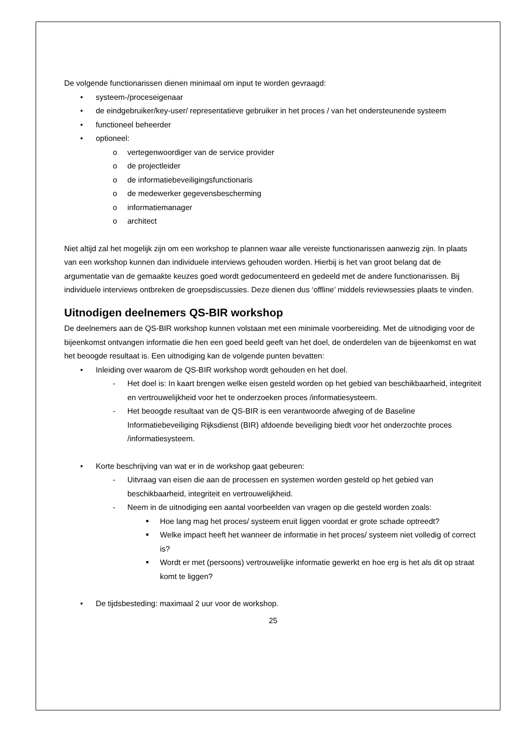De volgende functionarissen dienen minimaal om input te worden gevraagd:
• systeem-/proceseigenaar
• de eindgebruiker/key-user/ representatieve gebruiker in het proces / van het ondersteunende systeem
• functioneel beheerder
• optioneel:
o vertegenwoordiger van de service provider
o de projectleider
o de informatiebeveiligingsfunctionaris
o de medewerker gegevensbescherming
o informatiemanager
o architect
Niet altijd zal het mogelijk zijn om een workshop te plannen waar alle vereiste functionarissen aanwezig zijn. In plaats van een workshop kunnen dan individuele interviews gehouden worden. Hierbij is het van groot belang dat de argumentatie van de gemaakte keuzes goed wordt gedocumenteerd en gedeeld met de andere functionarissen. Bij individuele interviews ontbreken de groepsdiscussies. Deze dienen dus ‘offline’ middels reviewsessies plaats te vinden.
Uitnodigen deelnemers QS-BIR workshop
De deelnemers aan de QS-BIR workshop kunnen volstaan met een minimale voorbereiding. Met de uitnodiging voor de bijeenkomst ontvangen informatie die hen een goed beeld geeft van het doel, de onderdelen van de bijeenkomst en wat het beoogde resultaat is. Een uitnodiging kan de volgende punten bevatten:
• Inleiding over waarom de QS-BIR workshop wordt gehouden en het doel.
- Het doel is: In kaart brengen welke eisen gesteld worden op het gebied van beschikbaarheid, integriteit en vertrouwelijkheid voor het te onderzoeken proces /informatiesysteem.
- Het beoogde resultaat van de QS-BIR is een verantwoorde afweging of de Baseline Informatiebeveiliging Rijksdienst (BIR) afdoende beveiliging biedt voor het onderzochte proces /informatiesysteem.
• Korte beschrijving van wat er in de workshop gaat gebeuren:
- Uitvraag van eisen die aan de processen en systemen worden gesteld op het gebied van beschikbaarheid, integriteit en vertrouwelijkheid.
- Neem in de uitnodiging een aantal voorbeelden van vragen op die gesteld worden zoals:
■ Hoe lang mag het proces/ systeem eruit liggen voordat er grote schade optreedt?
■ Welke impact heeft het wanneer de informatie in het proces/ systeem niet volledig of correct is?
■ Wordt er met (persoons) vertrouwelijke informatie gewerkt en hoe erg is het als dit op straat komt te liggen?
• De tijdsbesteding: maximaal 2 uur voor de workshop.
25